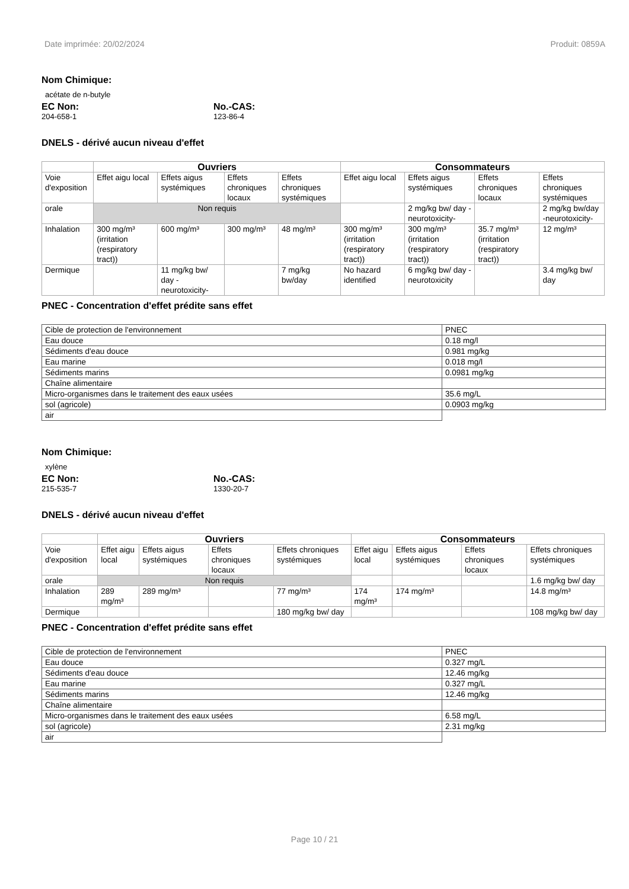Date imprimée: 20/02/2024 Produit: 0859A
Nom Chimique:
acétate de n-butyle
EC Non:
204-658-1
No.-CAS:
123-86-4
DNELS - dérivé aucun niveau d'effet
| | Ouvriers | | | | Consommateurs | | | |
| --- | --- | --- | --- | --- | --- | --- | --- | --- |
| Voie d'exposition | Effet aigu local | Effets aigus systémiques | Effets chroniques locaux | Effets chroniques systémiques | Effet aigu local | Effets aigus systémiques | Effets chroniques locaux | Effets chroniques systémiques |
| orale | Non requis | | | | | 2 mg/kg bw/ day - neurotoxicity- | | 2 mg/kg bw/day -neurotoxicity- |
| Inhalation | 300 mg/m³ (irritation (respiratory tract)) | 600 mg/m³ | 300 mg/m³ | 48 mg/m³ | 300 mg/m³ (irritation (respiratory tract)) | 300 mg/m³ (irritation (respiratory tract)) | 35.7 mg/m³ (irritation (respiratory tract)) | 12 mg/m³ |
| Dermique | | 11 mg/kg bw/ day - neurotoxicity- | | 7 mg/kg bw/day | No hazard identified | 6 mg/kg bw/ day - neurotoxicity | | 3.4 mg/kg bw/ day |
PNEC - Concentration d'effet prédite sans effet
| Cible de protection de l'environnement | PNEC |
| Eau douce | 0.18 mg/l |
| Sédiments d'eau douce | 0.981 mg/kg |
| Eau marine | 0.018 mg/l |
| Sédiments marins | 0.0981 mg/kg |
| Chaîne alimentaire | |
| Micro-organismes dans le traitement des eaux usées | 35.6 mg/L |
| sol (agricole) | 0.0903 mg/kg |
| air | |
Nom Chimique:
xylène
EC Non:
215-535-7
No.-CAS:
1330-20-7
DNELS - dérivé aucun niveau d'effet
| | Ouvriers | | | | Consommateurs | | | |
| --- | --- | --- | --- | --- | --- | --- | --- | --- |
| Voie d'exposition | Effet aigu local | Effets aigus systémiques | Effets chroniques locaux | Effets chroniques systémiques | Effet aigu local | Effets aigus systémiques | Effets chroniques locaux | Effets chroniques systémiques |
| orale | Non requis | | | | | | | 1.6 mg/kg bw/ day |
| Inhalation | 289 mg/m³ | 289 mg/m³ | | 77 mg/m³ | 174 mg/m³ | 174 mg/m³ | | 14.8 mg/m³ |
| Dermique | | | | 180 mg/kg bw/ day | | | | 108 mg/kg bw/ day |
PNEC - Concentration d'effet prédite sans effet
| Cible de protection de l'environnement | PNEC |
| Eau douce | 0.327 mg/L |
| Sédiments d'eau douce | 12.46 mg/kg |
| Eau marine | 0.327 mg/L |
| Sédiments marins | 12.46 mg/kg |
| Chaîne alimentaire | |
| Micro-organismes dans le traitement des eaux usées | 6.58 mg/L |
| sol (agricole) | 2.31 mg/kg |
| air | |
Page 10 / 21